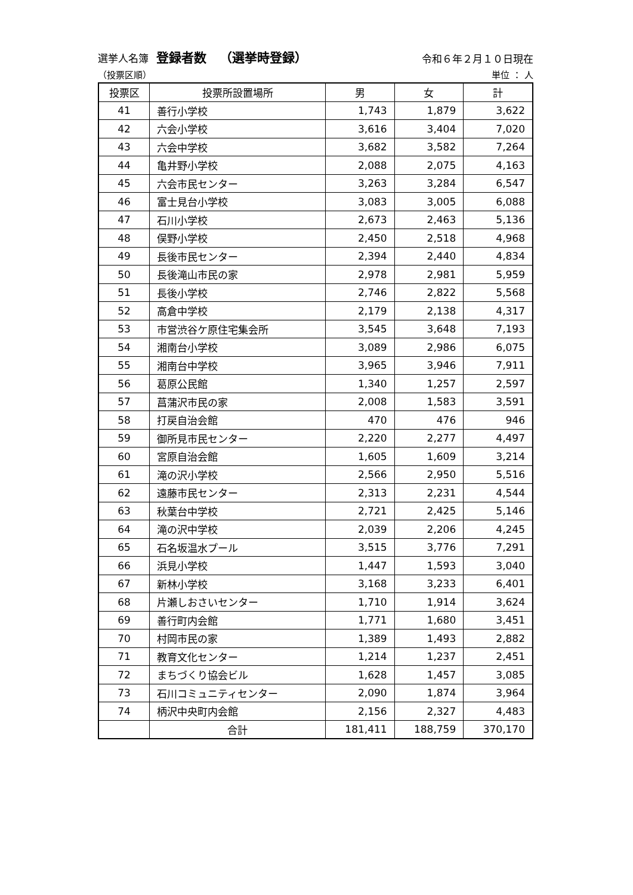選挙人名簿 登録者数 （選挙時登録）
令和６年２月１０日現在
（投票区順） 単位 ： 人
| 投票区 | 投票所設置場所 | 男 | 女 | 計 |
| --- | --- | --- | --- | --- |
| 41 | 善行小学校 | 1,743 | 1,879 | 3,622 |
| 42 | 六会小学校 | 3,616 | 3,404 | 7,020 |
| 43 | 六会中学校 | 3,682 | 3,582 | 7,264 |
| 44 | 亀井野小学校 | 2,088 | 2,075 | 4,163 |
| 45 | 六会市民センター | 3,263 | 3,284 | 6,547 |
| 46 | 富士見台小学校 | 3,083 | 3,005 | 6,088 |
| 47 | 石川小学校 | 2,673 | 2,463 | 5,136 |
| 48 | 俣野小学校 | 2,450 | 2,518 | 4,968 |
| 49 | 長後市民センター | 2,394 | 2,440 | 4,834 |
| 50 | 長後滝山市民の家 | 2,978 | 2,981 | 5,959 |
| 51 | 長後小学校 | 2,746 | 2,822 | 5,568 |
| 52 | 高倉中学校 | 2,179 | 2,138 | 4,317 |
| 53 | 市営渋谷ケ原住宅集会所 | 3,545 | 3,648 | 7,193 |
| 54 | 湘南台小学校 | 3,089 | 2,986 | 6,075 |
| 55 | 湘南台中学校 | 3,965 | 3,946 | 7,911 |
| 56 | 葛原公民館 | 1,340 | 1,257 | 2,597 |
| 57 | 菖蒲沢市民の家 | 2,008 | 1,583 | 3,591 |
| 58 | 打戻自治会館 | 470 | 476 | 946 |
| 59 | 御所見市民センター | 2,220 | 2,277 | 4,497 |
| 60 | 宮原自治会館 | 1,605 | 1,609 | 3,214 |
| 61 | 滝の沢小学校 | 2,566 | 2,950 | 5,516 |
| 62 | 遠藤市民センター | 2,313 | 2,231 | 4,544 |
| 63 | 秋葉台中学校 | 2,721 | 2,425 | 5,146 |
| 64 | 滝の沢中学校 | 2,039 | 2,206 | 4,245 |
| 65 | 石名坂温水プール | 3,515 | 3,776 | 7,291 |
| 66 | 浜見小学校 | 1,447 | 1,593 | 3,040 |
| 67 | 新林小学校 | 3,168 | 3,233 | 6,401 |
| 68 | 片瀬しおさいセンター | 1,710 | 1,914 | 3,624 |
| 69 | 善行町内会館 | 1,771 | 1,680 | 3,451 |
| 70 | 村岡市民の家 | 1,389 | 1,493 | 2,882 |
| 71 | 教育文化センター | 1,214 | 1,237 | 2,451 |
| 72 | まちづくり協会ビル | 1,628 | 1,457 | 3,085 |
| 73 | 石川コミュニティセンター | 2,090 | 1,874 | 3,964 |
| 74 | 柄沢中央町内会館 | 2,156 | 2,327 | 4,483 |
| | 合計 | 181,411 | 188,759 | 370,170 |